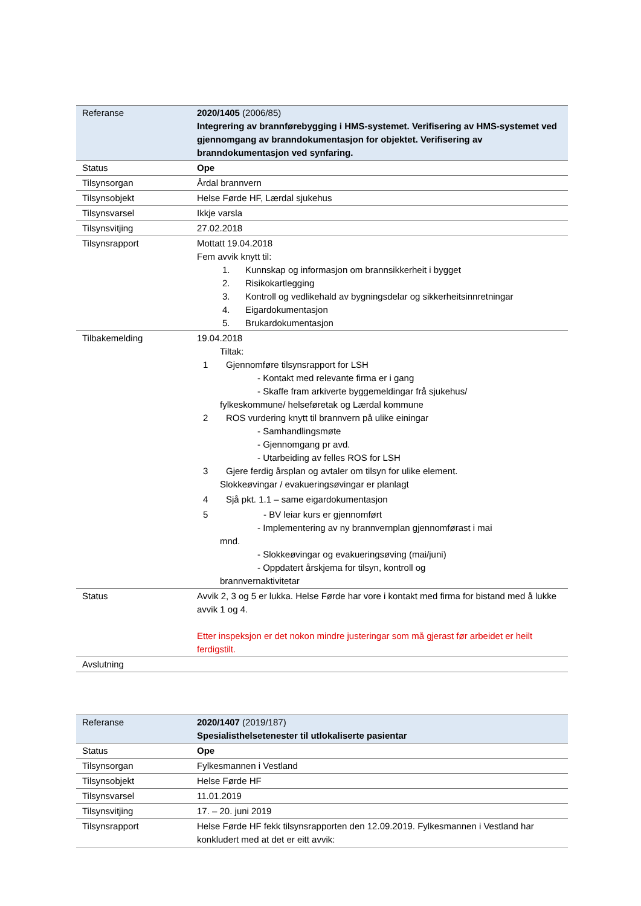| Referanse | 2020/1405 (2006/85) Integrering av brannførebygging i HMS-systemet. Verifisering av HMS-systemet ved gjennomgang av branndokumentasjon for objektet. Verifisering av branndokumentasjon ved synfaring. |
| Status | Ope |
| Tilsynsorgan | Årdal brannvern |
| Tilsynsobjekt | Helse Førde HF, Lærdal sjukehus |
| Tilsynsvarsel | Ikkje varsla |
| Tilsynsvitjing | 27.02.2018 |
| Tilsynsrapport | Mottatt 19.04.2018 Fem avvik knytt til: 1. Kunnskap og informasjon om brannsikkerheit i bygget 2. Risikokartlegging 3. Kontroll og vedlikehald av bygningsdelar og sikkerheitsinnretningar 4. Eigardokumentasjon 5. Brukardokumentasjon |
| Tilbakemelding | 19.04.2018 Tiltak: 1 Gjennomføre tilsynsrapport for LSH - Kontakt med relevante firma er i gang - Skaffe fram arkiverte byggemeldingar frå sjukehus/ fylkeskommune/ helseføretak og Lærdal kommune 2 ROS vurdering knytt til brannvern på ulike einingar - Samhandlingsmøte - Gjennomgang pr avd. - Utarbeiding av felles ROS for LSH 3 Gjere ferdig årsplan og avtaler om tilsyn for ulike element. Slokkeøvingar / evakueringsøvingar er planlagt 4 Sjå pkt. 1.1 – same eigardokumentasjon 5 - BV leiar kurs er gjennomført - Implementering av ny brannvernplan gjennomførast i mai mnd. - Slokkeøvingar og evakueringsøving (mai/juni) - Oppdatert årskjema for tilsyn, kontroll og brannvernaktivitetar |
| Status | Avvik 2, 3 og 5 er lukka. Helse Førde har vore i kontakt med firma for bistand med å lukke avvik 1 og 4. Etter inspeksjon er det nokon mindre justeringar som må gjerast før arbeidet er heilt ferdigstilt. |
| Avslutning | |
| Referanse | 2020/1407 (2019/187) Spesialisthelsetenester til utlokaliserte pasientar |
| Status | Ope |
| Tilsynsorgan | Fylkesmannen i Vestland |
| Tilsynsobjekt | Helse Førde HF |
| Tilsynsvarsel | 11.01.2019 |
| Tilsynsvitjing | 17. – 20. juni 2019 |
| Tilsynsrapport | Helse Førde HF fekk tilsynsrapporten den 12.09.2019. Fylkesmannen i Vestland har konkludert med at det er eitt avvik: |